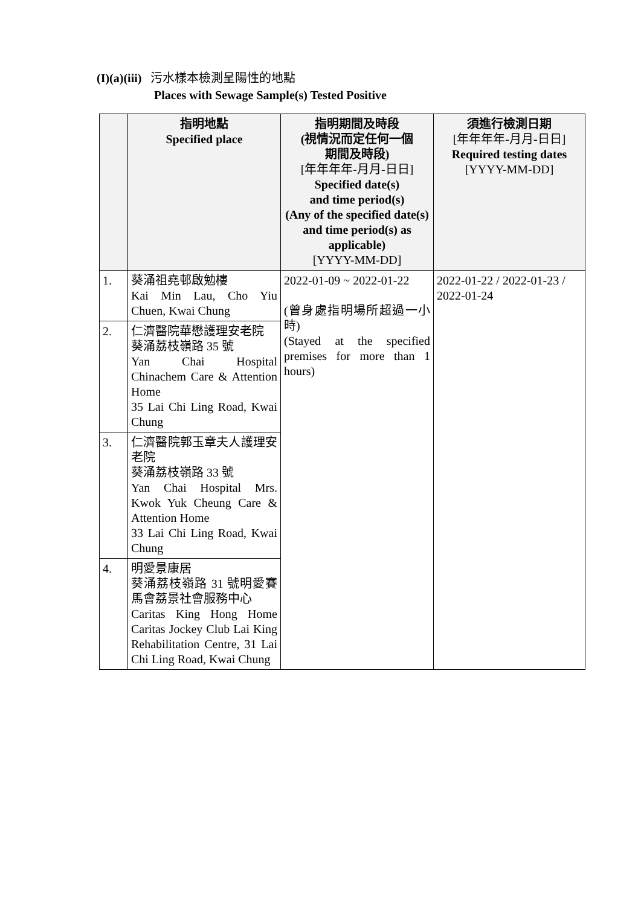(I)(a)(iii) 污水樣本檢測呈陽性的地點
Places with Sewage Sample(s) Tested Positive
| | 指明地點 Specified place | 指明期間及時段 (視情況而定任何一個 期間及時段) [年年年年-月月-日日] Specified date(s) and time period(s) (Any of the specified date(s) and time period(s) as applicable) [YYYY-MM-DD] | 須進行檢測日期 [年年年年-月月-日日] Required testing dates [YYYY-MM-DD] |
| --- | --- | --- | --- |
| 1. | 葵涌祖堯邨啟勉樓 Kai Min Lau, Cho Yiu Chuen, Kwai Chung | 2022-01-09 ~ 2022-01-22 (曾身處指明場所超過一小時) (Stayed at the specified premises for more than 1 hours) | 2022-01-22 / 2022-01-23 / 2022-01-24 |
| 2. | 仁濟醫院華懋護理安老院 葵涌荔枝嶺路 35 號 Yan Chai Hospital Chinachem Care & Attention Home 35 Lai Chi Ling Road, Kwai Chung | | |
| 3. | 仁濟醫院郭玉章夫人護理安老院 葵涌荔枝嶺路 33 號 Yan Chai Hospital Mrs. Kwok Yuk Cheung Care & Attention Home 33 Lai Chi Ling Road, Kwai Chung | | |
| 4. | 明愛景康居 葵涌荔枝嶺路 31 號明愛賽馬會荔景社會服務中心 Caritas King Hong Home Caritas Jockey Club Lai King Rehabilitation Centre, 31 Lai Chi Ling Road, Kwai Chung | | |